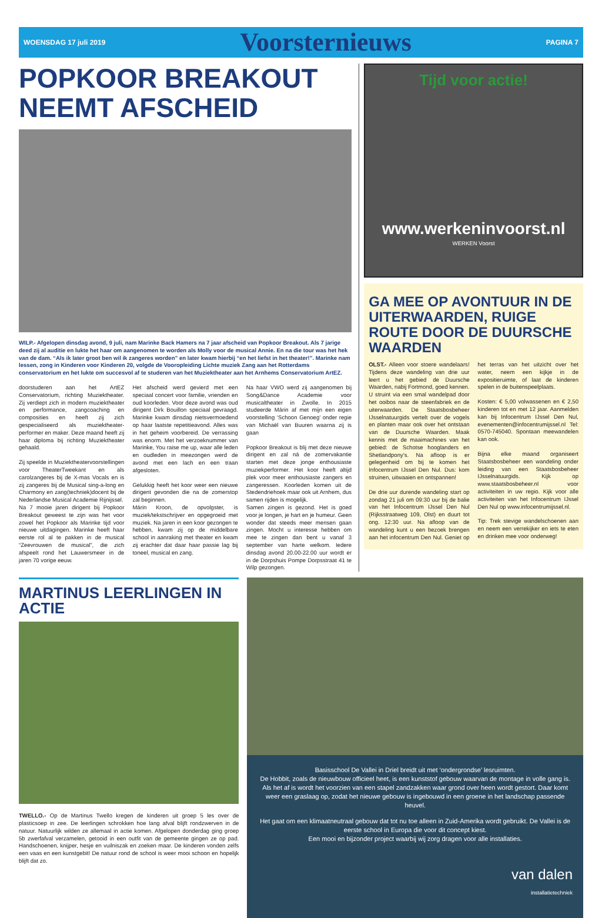WOENSDAG 17 juli 2019 Voorsternieuws PAGINA 7
POPKOOR BREAKOUT NEEMT AFSCHEID
WILP.- Afgelopen dinsdag avond, 9 juli, nam Marinke Back Hamers na 7 jaar afscheid van Popkoor Breakout. Als 7 jarige deed zij al auditie en lukte het haar om aangenomen te worden als Molly voor de musical Annie. En na die tour was het hek van de dam. “Als ik later groot ben wil ik zangeres worden” en later kwam hierbij “en het liefst in het theater!”. Marinke nam lessen, zong in Kinderen voor Kinderen 20, volgde de Vooropleiding Lichte muziek Zang aan het Rotterdams conservatorium en het lukte om succesvol af te studeren van het Muziektheater aan het Arnhems Conservatorium ArtEZ.
doorstuderen aan het ArtEZ Conservatorium, richting Muziektheater. Zij verdiept zich in modern muziektheater en performance, zangcoaching en composities en heeft zij zich gespecialiseerd als muziektheater-performer en maker. Deze maand heeft zij haar diploma bij richting Muziektheater gehaald.
Zij speelde in Muziektheatervoorstellingen voor TheaterTweekant en als carolzangeres bij de X-mas Vocals en is zij zangeres bij de Musical sing-a-long en Charmony en zang(techniek)docent bij de Nederlandse Musical Academie Rijnijssel.
Na 7 mooie jaren dirigent bij Popkoor Breakout geweest te zijn was het voor zowel het Popkoor als Marinke tijd voor nieuwe uitdagingen. Marinke heeft haar eerste rol al te pakken in de musical “Zeevrouwen de musical”, die zich afspeelt rond het Lauwersmeer in de jaren 70 vorige eeuw.
Het afscheid werd gevierd met een speciaal concert voor familie, vrienden en oud koorleden. Voor deze avond was oud dirigent Dirk Bouillon speciaal gevraagd. Marinke kwam dinsdag nietsvermoedend op haar laatste repetitieavond. Alles was in het geheim voorbereid. De verrassing was enorm. Met het verzoeknummer van Marinke, You raise me up, waar alle leden en oudleden in meezongen werd de avond met een lach en een traan afgesloten.
Gelukkig heeft het koor weer een nieuwe dirigent gevonden die na de zomerstop zal beginnen.
Márin Kroon, de opvolgster, is muziek/tekstschrijver en opgegroeid met muziek. Na jaren in een koor gezongen te hebben, kwam zij op de middelbare school in aanraking met theater en kwam zij erachter dat daar haar passie lag bij toneel, musical en zang.
Na haar VWO werd zij aangenomen bij Song&Dance Academie voor musicaltheater in Zwolle. In 2015 studeerde Márin af met mijn een eigen voorstelling ‘Schoon Genoeg’ onder regie van Michaël van Buuren waarna zij is gaan
Popkoor Breakout is blij met deze nieuwe dirigent en zal ná de zomervakantie starten met deze jonge enthousiaste muziekperformer. Het koor heeft altijd plek voor meer enthousiaste zangers en zangeressen. Koorleden komen uit de Stedendriehoek maar ook uit Arnhem, dus samen rijden is mogelijk.
Samen zingen is gezond. Het is goed voor je longen, je hart en je humeur. Geen wonder dat steeds meer mensen gaan zingen. Mocht u interesse hebben om mee te zingen dan bent u vanaf 3 september van harte welkom. Iedere dinsdag avond 20.00-22.00 uur wordt er in de Dorpshuis Pompe Dorpsstraat 41 te Wilp gezongen.
Tijd voor actie!
www.werkeninvoorst.nl
WERKEN Voorst
GA MEE OP AVONTUUR IN DE UITERWAARDEN, RUIGE ROUTE DOOR DE DUURSCHE WAARDEN
OLST.- Alleen voor stoere wandelaars! Tijdens deze wandeling van drie uur leert u het gebied de Duursche Waarden, nabij Fortmond, goed kennen. U struint via een smal wandelpad door het ooibos naar de steenfabriek en de uiterwaarden. De Staatsbosbeheer IJsselnatuurgids vertelt over de vogels en planten maar ook over het ontstaan van de Duursche Waarden. Maak kennis met de maaimachines van het gebied: de Schotse hooglanders en Shetlandpony’s. Na afloop is er gelegenheid om bij te komen het Infocentrum IJssel Den Nul. Dus: kom struinen, uitwaaien en ontspannen!
De drie uur durende wandeling start op zondag 21 juli om 09:30 uur bij de balie van het Infocentrum IJssel Den Nul (Rijksstraatweg 109, Olst) en duurt tot ong. 12:30 uur. Na afloop van de wandeling kunt u een bezoek brengen aan het infocentrum Den Nul. Geniet op het terras van het uitzicht over het water, neem een kijkje in de expositieruimte, of laat de kinderen spelen in de buitenspeelplaats.
Kosten: € 5,00 volwassenen en € 2,50 kinderen tot en met 12 jaar. Aanmelden kan bij Infocentrum IJssel Den Nul, evenementen@infocentrumijssel.nl Tel: 0570-745040. Spontaan meewandelen kan ook.
Bijna elke maand organiseert Staatsbosbeheer een wandeling onder leiding van een Staatsbosbeheer IJsselnatuurgids. Kijk op www.staatsbosbeheer.nl voor activiteiten in uw regio. Kijk voor alle activiteiten van het Infocentrum IJssel Den Nul op www.infocentrumijssel.nl.
Tip: Trek stevige wandelschoenen aan en neem een verrekijker en iets te eten en drinken mee voor onderweg!
MARTINUS LEERLINGEN IN ACTIE
TWELLO.- Op de Martinus Twello kregen de kinderen uit groep 5 les over de plasticsoep in zee. De leerlingen schrokken hoe lang afval blijft rondzwerven in de natuur. Natuurlijk wilden ze allemaal in actie komen. Afgelopen donderdag ging groep 5b zwerfafval verzamelen, getooid in een outfit van de gemeente gingen ze op pad. Handschoenen, knijper, hesje en vuilniszak en zoeken maar. De kinderen vonden zelfs een vaas en een kunstgebit! De natuur rond de school is weer mooi schoon en hopelijk blijft dat zo.
Basisschool De Vallei in Driel breidt uit met ‘ondergrondse’ lesruimten.
De Hobbit, zoals de nieuwbouw officieel heet, is een kunststof gebouw waarvan de montage in volle gang is. Als het af is wordt het voorzien van een stapel zandzakken waar grond over heen wordt gestort. Daar komt weer een graslaag op, zodat het nieuwe gebouw is ingebouwd in een groene in het landschap passende heuvel.
Het gaat om een klimaatneutraal gebouw dat tot nu toe alleen in Zuid-Amerika wordt gebruikt. De Vallei is de eerste school in Europa die voor dit concept kiest.
Een mooi en bijzonder project waarbij wij zorg dragen voor alle installaties.
van dalen
installatietechniek